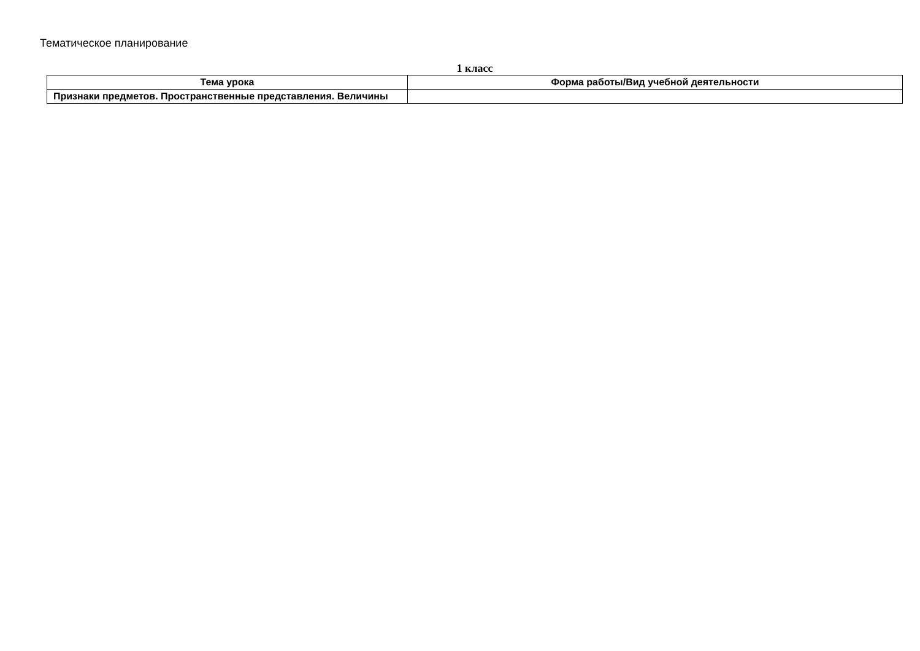Тематическое планирование
1 класс
| Тема урока | Форма работы/Вид учебной деятельности |
| --- | --- |
| Признаки предметов. Пространственные представления. Величины | |